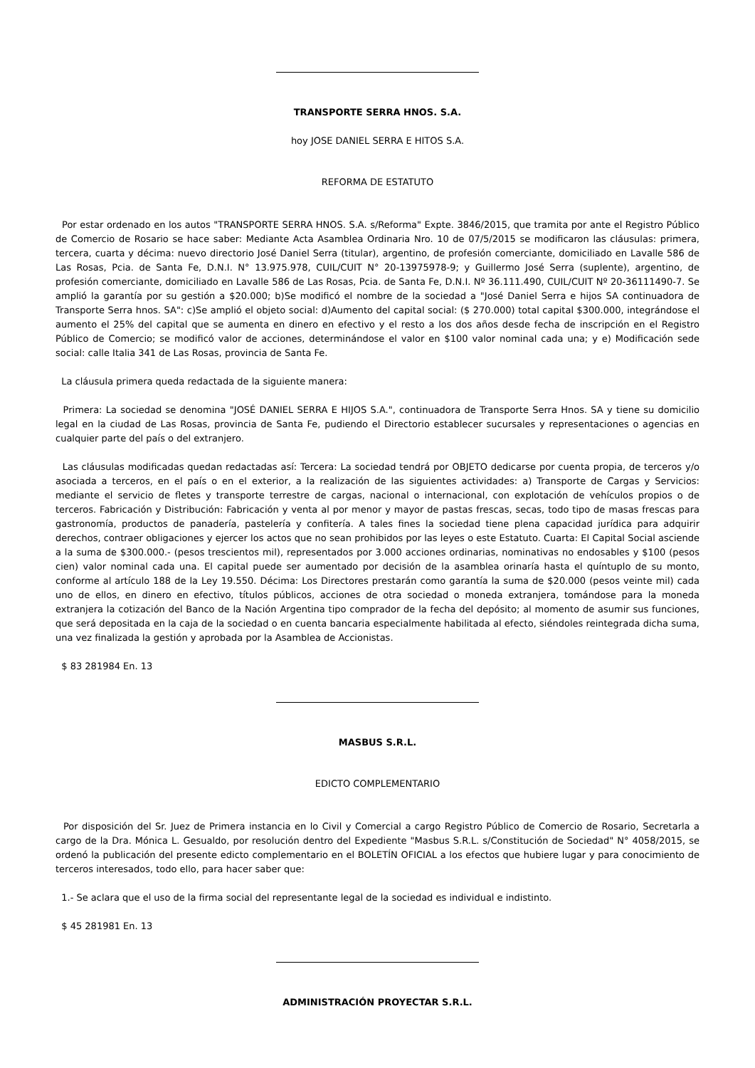TRANSPORTE SERRA HNOS. S.A.
hoy JOSE DANIEL SERRA E HITOS S.A.
REFORMA DE ESTATUTO
Por estar ordenado en los autos "TRANSPORTE SERRA HNOS. S.A. s/Reforma" Expte. 3846/2015, que tramita por ante el Registro Público de Comercio de Rosario se hace saber: Mediante Acta Asamblea Ordinaria Nro. 10 de 07/5/2015 se modificaron las cláusulas: primera, tercera, cuarta y décima: nuevo directorio José Daniel Serra (titular), argentino, de profesión comerciante, domiciliado en Lavalle 586 de Las Rosas, Pcia. de Santa Fe, D.N.I. N° 13.975.978, CUIL/CUIT N° 20-13975978-9; y Guillermo José Serra (suplente), argentino, de profesión comerciante, domiciliado en Lavalle 586 de Las Rosas, Pcia. de Santa Fe, D.N.I. Nº 36.111.490, CUIL/CUIT Nº 20-36111490-7. Se amplió la garantía por su gestión a $20.000; b)Se modificó el nombre de la sociedad a "José Daniel Serra e hijos SA continuadora de Transporte Serra hnos. SA": c)Se amplió el objeto social: d)Aumento del capital social: ($ 270.000) total capital $300.000, integrándose el aumento el 25% del capital que se aumenta en dinero en efectivo y el resto a los dos años desde fecha de inscripción en el Registro Público de Comercio; se modificó valor de acciones, determinándose el valor en $100 valor nominal cada una; y e) Modificación sede social: calle Italia 341 de Las Rosas, provincia de Santa Fe.
La cláusula primera queda redactada de la siguiente manera:
Primera: La sociedad se denomina "JOSÉ DANIEL SERRA E HIJOS S.A.", continuadora de Transporte Serra Hnos. SA y tiene su domicilio legal en la ciudad de Las Rosas, provincia de Santa Fe, pudiendo el Directorio establecer sucursales y representaciones o agencias en cualquier parte del país o del extranjero.
Las cláusulas modificadas quedan redactadas así: Tercera: La sociedad tendrá por OBJETO dedicarse por cuenta propia, de terceros y/o asociada a terceros, en el país o en el exterior, a la realización de las siguientes actividades: a) Transporte de Cargas y Servicios: mediante el servicio de fletes y transporte terrestre de cargas, nacional o internacional, con explotación de vehículos propios o de terceros. Fabricación y Distribución: Fabricación y venta al por menor y mayor de pastas frescas, secas, todo tipo de masas frescas para gastronomía, productos de panadería, pastelería y confitería. A tales fines la sociedad tiene plena capacidad jurídica para adquirir derechos, contraer obligaciones y ejercer los actos que no sean prohibidos por las leyes o este Estatuto. Cuarta: El Capital Social asciende a la suma de $300.000.- (pesos trescientos mil), representados por 3.000 acciones ordinarias, nominativas no endosables y $100 (pesos cien) valor nominal cada una. El capital puede ser aumentado por decisión de la asamblea orinaría hasta el quíntuplo de su monto, conforme al artículo 188 de la Ley 19.550. Décima: Los Directores prestarán como garantía la suma de $20.000 (pesos veinte mil) cada uno de ellos, en dinero en efectivo, títulos públicos, acciones de otra sociedad o moneda extranjera, tomándose para la moneda extranjera la cotización del Banco de la Nación Argentina tipo comprador de la fecha del depósito; al momento de asumir sus funciones, que será depositada en la caja de la sociedad o en cuenta bancaria especialmente habilitada al efecto, siéndoles reintegrada dicha suma, una vez finalizada la gestión y aprobada por la Asamblea de Accionistas.
$ 83 281984 En. 13
MASBUS S.R.L.
EDICTO COMPLEMENTARIO
Por disposición del Sr. Juez de Primera instancia en lo Civil y Comercial a cargo Registro Público de Comercio de Rosario, Secretarla a cargo de la Dra. Mónica L. Gesualdo, por resolución dentro del Expediente "Masbus S.R.L. s/Constitución de Sociedad" N° 4058/2015, se ordenó la publicación del presente edicto complementario en el BOLETÍN OFICIAL a los efectos que hubiere lugar y para conocimiento de terceros interesados, todo ello, para hacer saber que:
1.- Se aclara que el uso de la firma social del representante legal de la sociedad es individual e indistinto.
$ 45 281981 En. 13
ADMINISTRACIÓN PROYECTAR S.R.L.